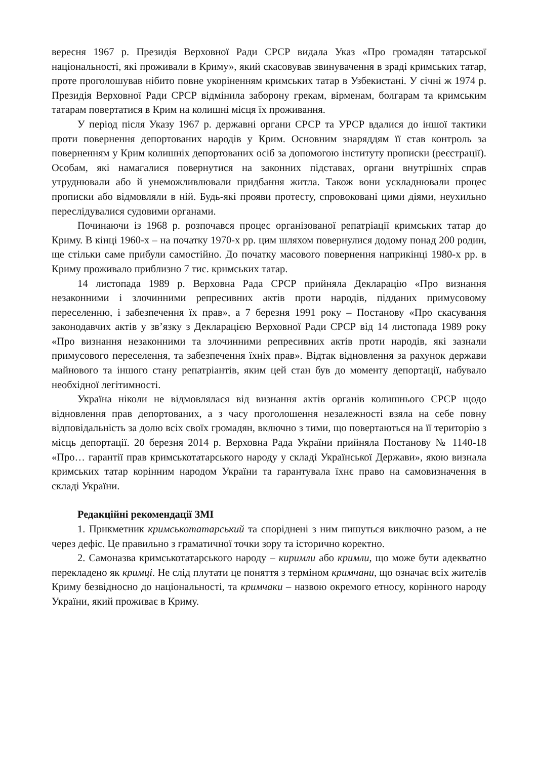вересня 1967 р. Президія Верховної Ради СРСР видала Указ «Про громадян татарської національності, які проживали в Криму», який скасовував звинувачення в зраді кримських татар, проте проголошував нібито повне укоріненням кримських татар в Узбекистані. У січні ж 1974 р. Президія Верховної Ради СРСР відмінила заборону грекам, вірменам, болгарам та кримським татарам повертатися в Крим на колишні місця їх проживання.
У період після Указу 1967 р. державні органи СРСР та УРСР вдалися до іншої тактики проти повернення депортованих народів у Крим. Основним знаряддям її став контроль за поверненням у Крим колишніх депортованих осіб за допомогою інституту прописки (реєстрації). Особам, які намагалися повернутися на законних підставах, органи внутрішніх справ утруднювали або й унеможливлювали придбання житла. Також вони ускладнювали процес прописки або відмовляли в ній. Будь-які прояви протесту, спровоковані цими діями, неухильно переслідувалися судовими органами.
Починаючи із 1968 р. розпочався процес організованої репатріації кримських татар до Криму. В кінці 1960-х – на початку 1970-х рр. цим шляхом повернулися додому понад 200 родин, ще стільки саме прибули самостійно. До початку масового повернення наприкінці 1980-х рр. в Криму проживало приблизно 7 тис. кримських татар.
14 листопада 1989 р. Верховна Рада СРСР прийняла Декларацію «Про визнання незаконними і злочинними репресивних актів проти народів, підданих примусовому переселенню, і забезпечення їх прав», а 7 березня 1991 року – Постанову «Про скасування законодавчих актів у зв’язку з Декларацією Верховної Ради СРСР від 14 листопада 1989 року «Про визнання незаконними та злочинними репресивних актів проти народів, які зазнали примусового переселення, та забезпечення їхніх прав». Відтак відновлення за рахунок держави майнового та іншого стану репатріантів, яким цей стан був до моменту депортації, набувало необхідної легітимності.
Україна ніколи не відмовлялася від визнання актів органів колишнього СРСР щодо відновлення прав депортованих, а з часу проголошення незалежності взяла на себе повну відповідальність за долю всіх своїх громадян, включно з тими, що повертаються на її територію з місць депортації. 20 березня 2014 р. Верховна Рада України прийняла Постанову № 1140-18 «Про… гарантії прав кримськотатарського народу у складі Української Держави», якою визнала кримських татар корінним народом України та гарантувала їхнє право на самовизначення в складі України.
Редакційні рекомендації ЗМІ
1. Прикметник кримськотатарський та споріднені з ним пишуться виключно разом, а не через дефіс. Це правильно з граматичної точки зору та історично коректно.
2. Самоназва кримськотатарського народу – киримли або кримли, що може бути адекватно перекладено як кримці. Не слід плутати це поняття з терміном кримчани, що означає всіх жителів Криму безвідносно до національності, та кримчаки – назвою окремого етносу, корінного народу України, який проживає в Криму.